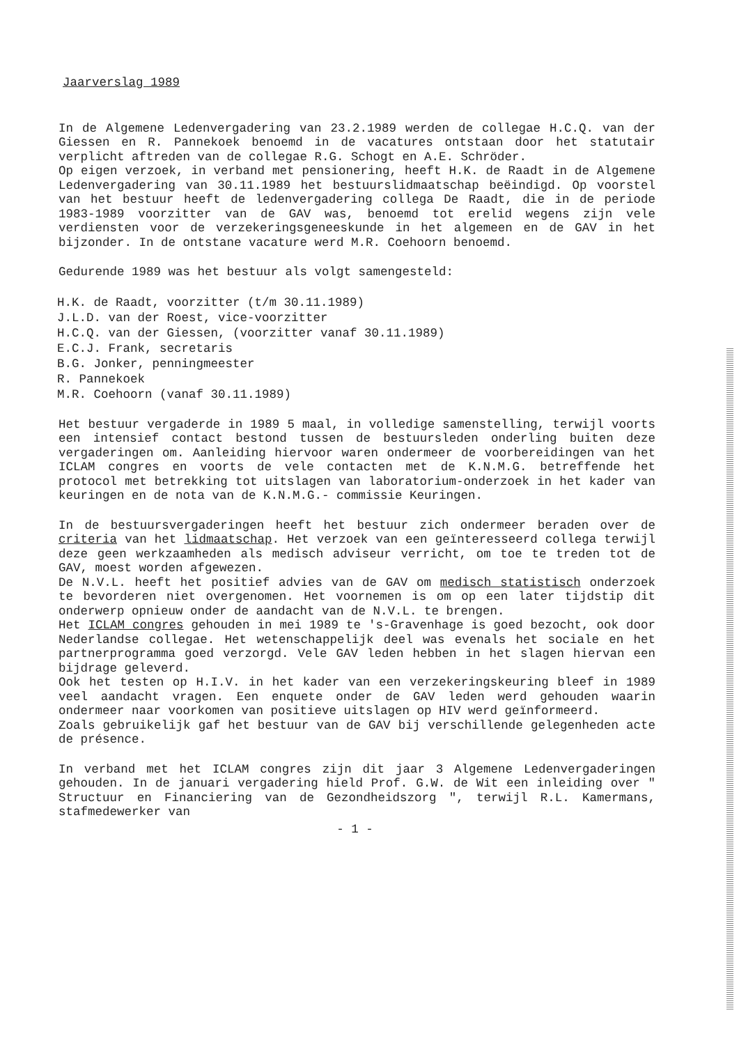Jaarverslag 1989
In de Algemene Ledenvergadering van 23.2.1989 werden de collegae H.C.Q. van der Giessen en R. Pannekoek benoemd in de vacatures ontstaan door het statutair verplicht aftreden van de collegae R.G. Schogt en A.E. Schröder.
Op eigen verzoek, in verband met pensionering, heeft H.K. de Raadt in de Algemene Ledenvergadering van 30.11.1989 het bestuurslidmaatschap beëindigd. Op voorstel van het bestuur heeft de ledenvergadering collega De Raadt, die in de periode 1983-1989 voorzitter van de GAV was, benoemd tot erelid wegens zijn vele verdiensten voor de verzekeringsgeneeskunde in het algemeen en de GAV in het bijzonder. In de ontstane vacature werd M.R. Coehoorn benoemd.
Gedurende 1989 was het bestuur als volgt samengesteld:
H.K. de Raadt, voorzitter (t/m 30.11.1989)
J.L.D. van der Roest, vice-voorzitter
H.C.Q. van der Giessen, (voorzitter vanaf 30.11.1989)
E.C.J. Frank, secretaris
B.G. Jonker, penningmeester
R. Pannekoek
M.R. Coehoorn (vanaf 30.11.1989)
Het bestuur vergaderde in 1989 5 maal, in volledige samenstelling, terwijl voorts een intensief contact bestond tussen de bestuursleden onderling buiten deze vergaderingen om. Aanleiding hiervoor waren ondermeer de voorbereidingen van het ICLAM congres en voorts de vele contacten met de K.N.M.G. betreffende het protocol met betrekking tot uitslagen van laboratorium-onderzoek in het kader van keuringen en de nota van de K.N.M.G.- commissie Keuringen.
In de bestuursvergaderingen heeft het bestuur zich ondermeer beraden over de criteria van het lidmaatschap. Het verzoek van een geïnteresseerd collega terwijl deze geen werkzaamheden als medisch adviseur verricht, om toe te treden tot de GAV, moest worden afgewezen.
De N.V.L. heeft het positief advies van de GAV om medisch statistisch onderzoek te bevorderen niet overgenomen. Het voornemen is om op een later tijdstip dit onderwerp opnieuw onder de aandacht van de N.V.L. te brengen.
Het ICLAM congres gehouden in mei 1989 te 's-Gravenhage is goed bezocht, ook door Nederlandse collegae. Het wetenschappelijk deel was evenals het sociale en het partnerprogramma goed verzorgd. Vele GAV leden hebben in het slagen hiervan een bijdrage geleverd.
Ook het testen op H.I.V. in het kader van een verzekeringskeuring bleef in 1989 veel aandacht vragen. Een enquete onder de GAV leden werd gehouden waarin ondermeer naar voorkomen van positieve uitslagen op HIV werd geïnformeerd.
Zoals gebruikelijk gaf het bestuur van de GAV bij verschillende gelegenheden acte de présence.
In verband met het ICLAM congres zijn dit jaar 3 Algemene Ledenvergaderingen gehouden. In de januari vergadering hield Prof. G.W. de Wit een inleiding over " Structuur en Financiering van de Gezondheidszorg ", terwijl R.L. Kamermans, stafmedewerker van
- 1 -